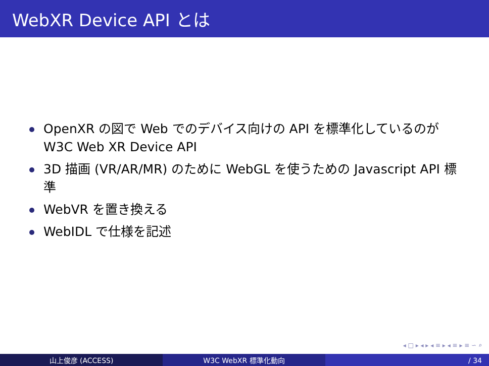WebXR Device API とは
OpenXR の図で Web でのデバイス向けの API を標準化しているのが W3C Web XR Device API
3D 描画 (VR/AR/MR) のために WebGL を使うための Javascript API 標準
WebVR を置き換える
WebIDL で仕様を記述
◂ □ ▸ ◂ ▸ ◂ ≡ ▸ ◂ ≡ ▸ ≡ ∽ ⌕
山上俊彦 (ACCESS) W3C WebXR 標準化動向 / 34